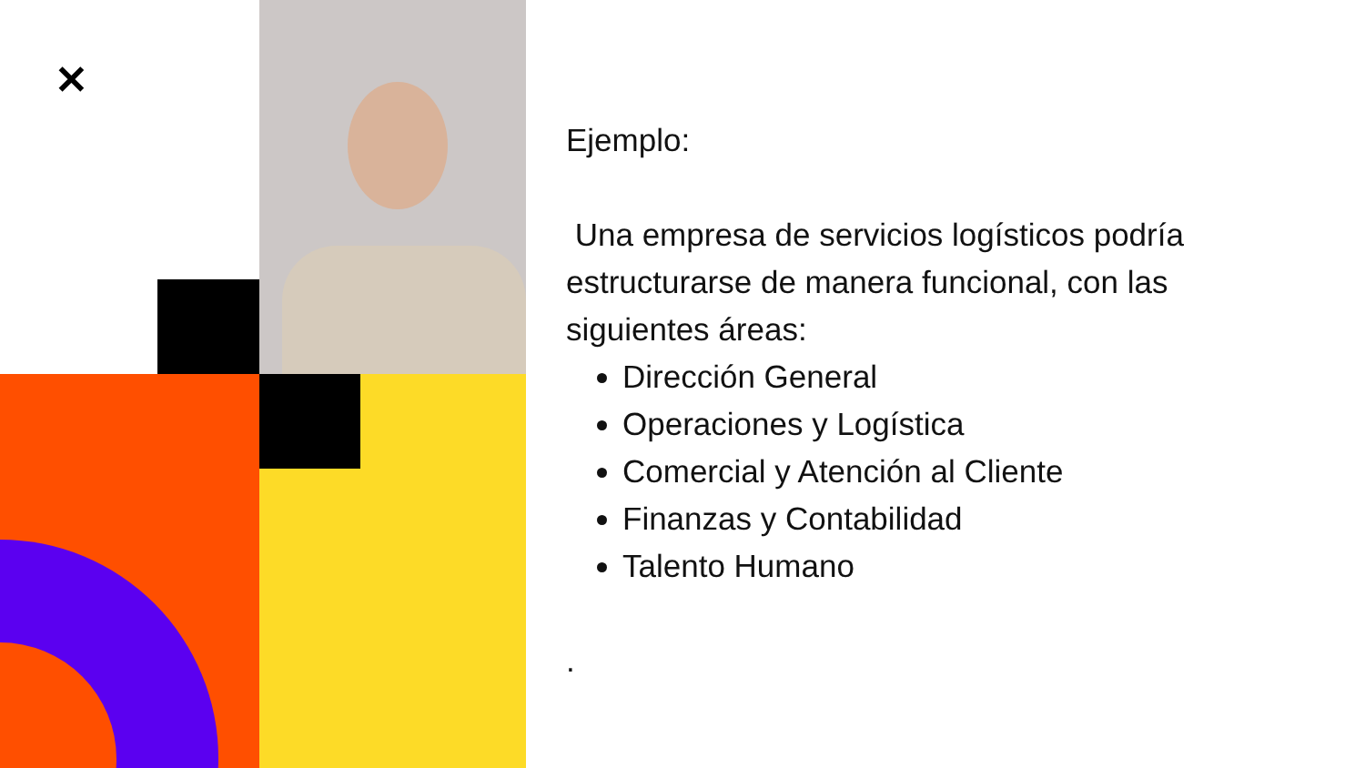✕
Ejemplo:
Una empresa de servicios logísticos podría estructurarse de manera funcional, con las siguientes áreas:
Dirección General
Operaciones y Logística
Comercial y Atención al Cliente
Finanzas y Contabilidad
Talento Humano
.